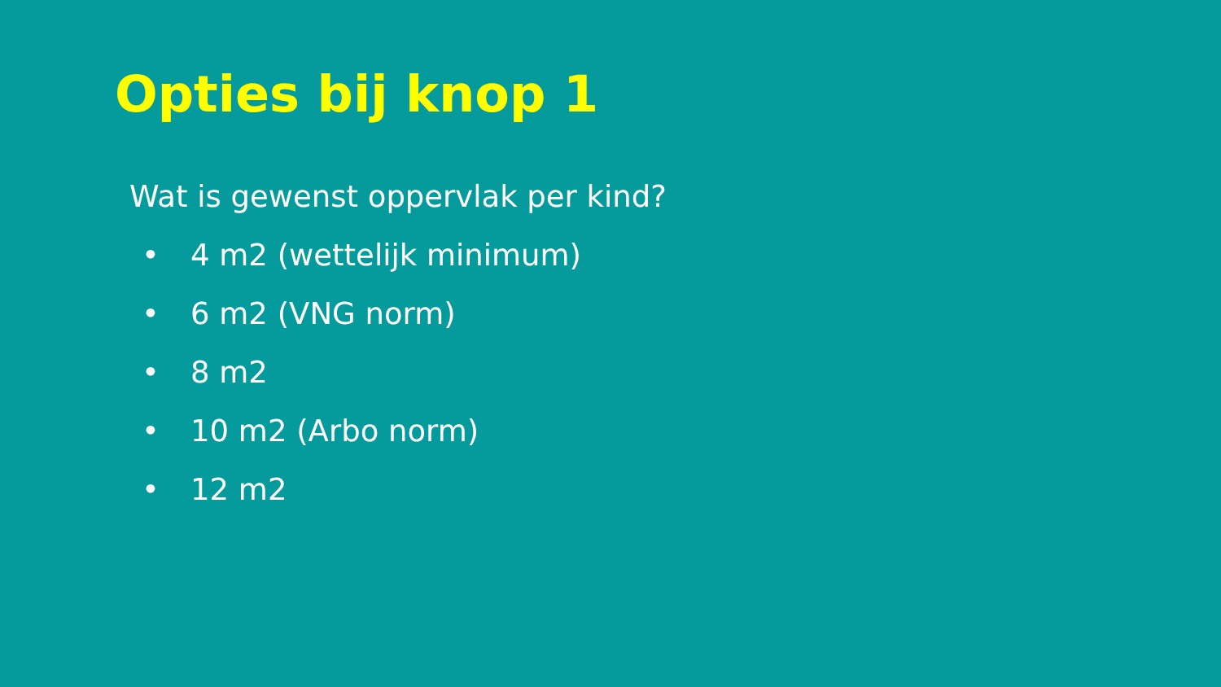Opties bij knop 1
Wat is gewenst oppervlak per kind?
• 4 m2 (wettelijk minimum)
• 6 m2 (VNG norm)
• 8 m2
• 10 m2 (Arbo norm)
• 12 m2